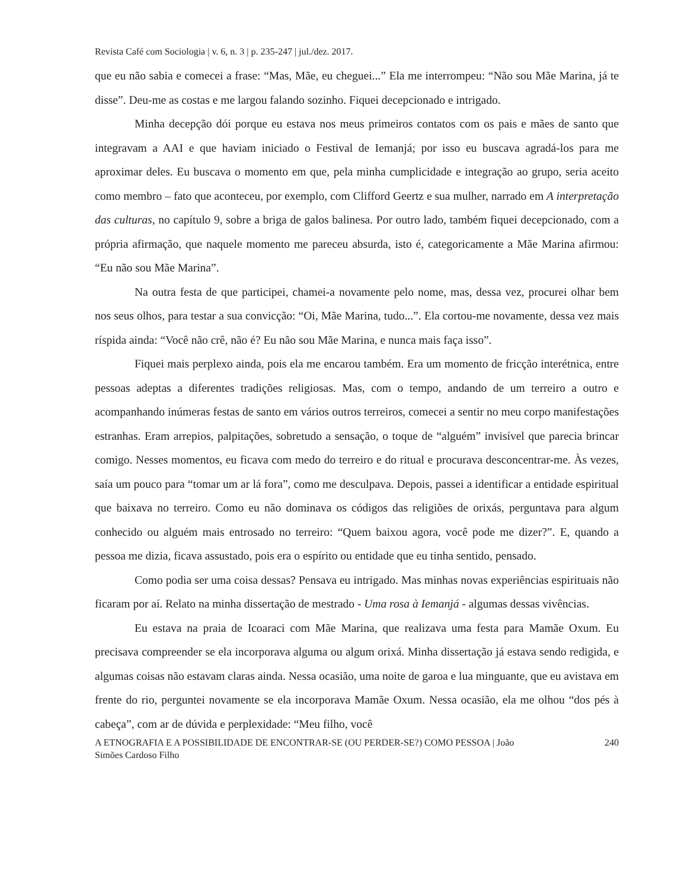Revista Café com Sociologia | v. 6, n. 3 | p. 235-247 | jul./dez. 2017.
que eu não sabia e comecei a frase: “Mas, Mãe, eu cheguei...” Ela me interrompeu: “Não sou Mãe Marina, já te disse”. Deu-me as costas e me largou falando sozinho. Fiquei decepcionado e intrigado.
Minha decepção dói porque eu estava nos meus primeiros contatos com os pais e mães de santo que integravam a AAI e que haviam iniciado o Festival de Iemanjá; por isso eu buscava agradá-los para me aproximar deles. Eu buscava o momento em que, pela minha cumplicidade e integração ao grupo, seria aceito como membro – fato que aconteceu, por exemplo, com Clifford Geertz e sua mulher, narrado em A interpretação das culturas, no capítulo 9, sobre a briga de galos balinesa. Por outro lado, também fiquei decepcionado, com a própria afirmação, que naquele momento me pareceu absurda, isto é, categoricamente a Mãe Marina afirmou: “Eu não sou Mãe Marina”.
Na outra festa de que participei, chamei-a novamente pelo nome, mas, dessa vez, procurei olhar bem nos seus olhos, para testar a sua convicção: “Oi, Mãe Marina, tudo...”. Ela cortou-me novamente, dessa vez mais ríspida ainda: “Você não crê, não é? Eu não sou Mãe Marina, e nunca mais faça isso”.
Fiquei mais perplexo ainda, pois ela me encarou também. Era um momento de fricção interétnica, entre pessoas adeptas a diferentes tradições religiosas. Mas, com o tempo, andando de um terreiro a outro e acompanhando inúmeras festas de santo em vários outros terreiros, comecei a sentir no meu corpo manifestações estranhas. Eram arrepios, palpitações, sobretudo a sensação, o toque de “alguém” invisível que parecia brincar comigo. Nesses momentos, eu ficava com medo do terreiro e do ritual e procurava desconcentrar-me. Às vezes, saía um pouco para “tomar um ar lá fora”, como me desculpava. Depois, passei a identificar a entidade espiritual que baixava no terreiro. Como eu não dominava os códigos das religiões de orixás, perguntava para algum conhecido ou alguém mais entrosado no terreiro: “Quem baixou agora, você pode me dizer?”. E, quando a pessoa me dizia, ficava assustado, pois era o espírito ou entidade que eu tinha sentido, pensado.
Como podia ser uma coisa dessas? Pensava eu intrigado. Mas minhas novas experiências espirituais não ficaram por aí. Relato na minha dissertação de mestrado - Uma rosa à Iemanjá - algumas dessas vivências.
Eu estava na praia de Icoaraci com Mãe Marina, que realizava uma festa para Mamãe Oxum. Eu precisava compreender se ela incorporava alguma ou algum orixá. Minha dissertação já estava sendo redigida, e algumas coisas não estavam claras ainda. Nessa ocasião, uma noite de garoa e lua minguante, que eu avistava em frente do rio, perguntei novamente se ela incorporava Mamãe Oxum. Nessa ocasião, ela me olhou “dos pés à cabeça”, com ar de dúvida e perplexidade: “Meu filho, você
A ETNOGRAFIA E A POSSIBILIDADE DE ENCONTRAR-SE (OU PERDER-SE?) COMO PESSOA | João
Simões Cardoso Filho 240